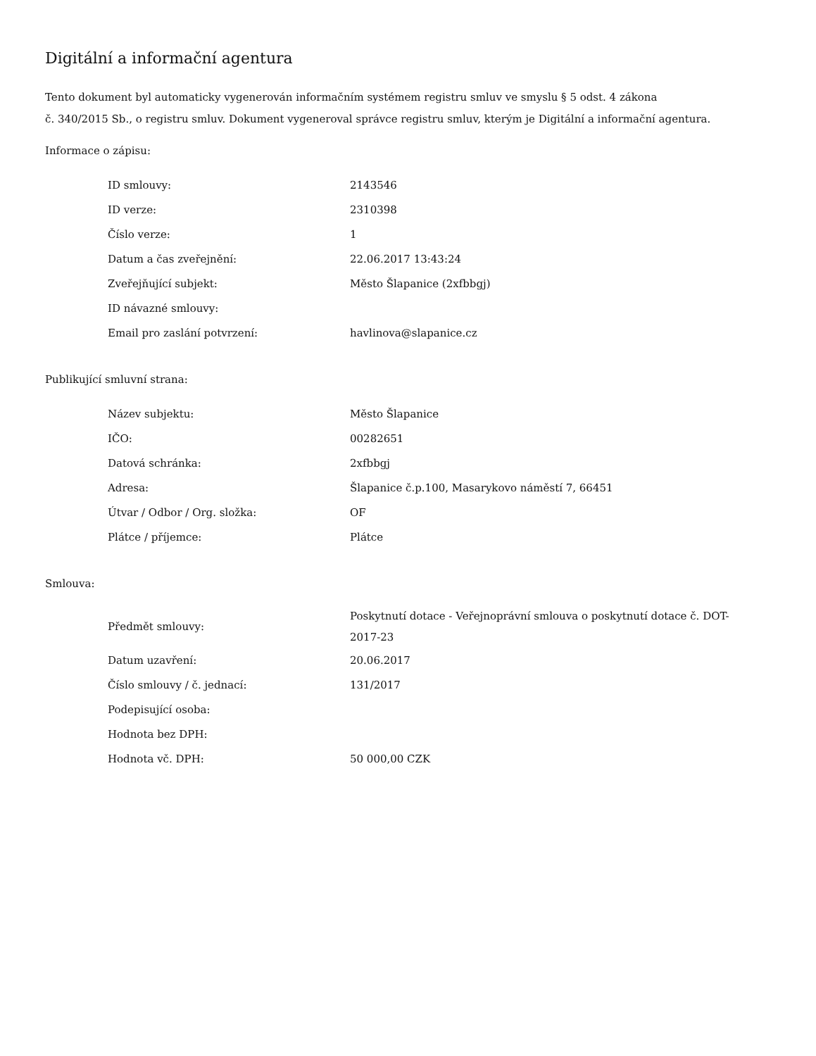Digitální a informační agentura
Tento dokument byl automaticky vygenerován informačním systémem registru smluv ve smyslu § 5 odst. 4 zákona
č. 340/2015 Sb., o registru smluv. Dokument vygeneroval správce registru smluv, kterým je Digitální a informační agentura.
Informace o zápisu:
| ID smlouvy: | 2143546 |
| ID verze: | 2310398 |
| Číslo verze: | 1 |
| Datum a čas zveřejnění: | 22.06.2017 13:43:24 |
| Zveřejňující subjekt: | Město Šlapanice (2xfbbgj) |
| ID návazné smlouvy: | |
| Email pro zaslání potvrzení: | havlinova@slapanice.cz |
Publikující smluvní strana:
| Název subjektu: | Město Šlapanice |
| IČO: | 00282651 |
| Datová schránka: | 2xfbbgj |
| Adresa: | Šlapanice č.p.100, Masarykovo náměstí 7, 66451 |
| Útvar / Odbor / Org. složka: | OF |
| Plátce / příjemce: | Plátce |
Smlouva:
| Předmět smlouvy: | Poskytnutí dotace - Veřejnoprávní smlouva o poskytnutí dotace č. DOT-2017-23 |
| Datum uzavření: | 20.06.2017 |
| Číslo smlouvy / č. jednací: | 131/2017 |
| Podepisující osoba: | |
| Hodnota bez DPH: | |
| Hodnota vč. DPH: | 50 000,00 CZK |